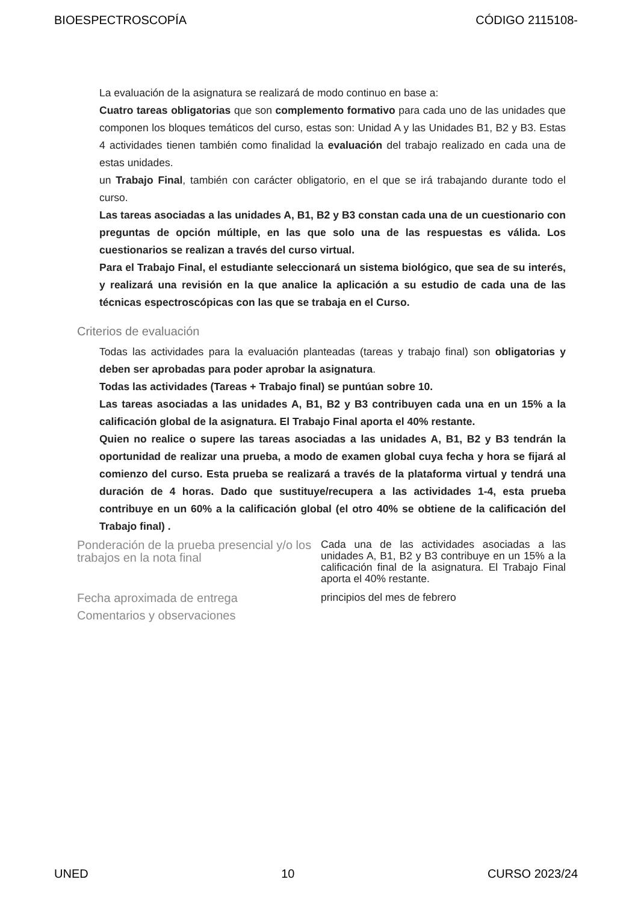BIOESPECTROSCOPÍA CÓDIGO 2115108-
La evaluación de la asignatura se realizará de modo continuo en base a:
Cuatro tareas obligatorias que son complemento formativo para cada uno de las unidades que componen los bloques temáticos del curso, estas son: Unidad A y las Unidades B1, B2 y B3. Estas 4 actividades tienen también como finalidad la evaluación del trabajo realizado en cada una de estas unidades.
un Trabajo Final, también con carácter obligatorio, en el que se irá trabajando durante todo el curso.
Las tareas asociadas a las unidades A, B1, B2 y B3 constan cada una de un cuestionario con preguntas de opción múltiple, en las que solo una de las respuestas es válida. Los cuestionarios se realizan a través del curso virtual.
Para el Trabajo Final, el estudiante seleccionará un sistema biológico, que sea de su interés, y realizará una revisión en la que analice la aplicación a su estudio de cada una de las técnicas espectroscópicas con las que se trabaja en el Curso.
Criterios de evaluación
Todas las actividades para la evaluación planteadas (tareas y trabajo final) son obligatorias y deben ser aprobadas para poder aprobar la asignatura.
Todas las actividades (Tareas + Trabajo final) se puntúan sobre 10.
Las tareas asociadas a las unidades A, B1, B2 y B3 contribuyen cada una en un 15% a la calificación global de la asignatura. El Trabajo Final aporta el 40% restante.
Quien no realice o supere las tareas asociadas a las unidades A, B1, B2 y B3 tendrán la oportunidad de realizar una prueba, a modo de examen global cuya fecha y hora se fijará al comienzo del curso. Esta prueba se realizará a través de la plataforma virtual y tendrá una duración de 4 horas. Dado que sustituye/recupera a las actividades 1-4, esta prueba contribuye en un 60% a la calificación global (el otro 40% se obtiene de la calificación del Trabajo final) .
Ponderación de la prueba presencial y/o los trabajos en la nota final
Cada una de las actividades asociadas a las unidades A, B1, B2 y B3 contribuye en un 15% a la calificación final de la asignatura. El Trabajo Final aporta el 40% restante.
Fecha aproximada de entrega
principios del mes de febrero
Comentarios y observaciones
UNED 10 CURSO 2023/24